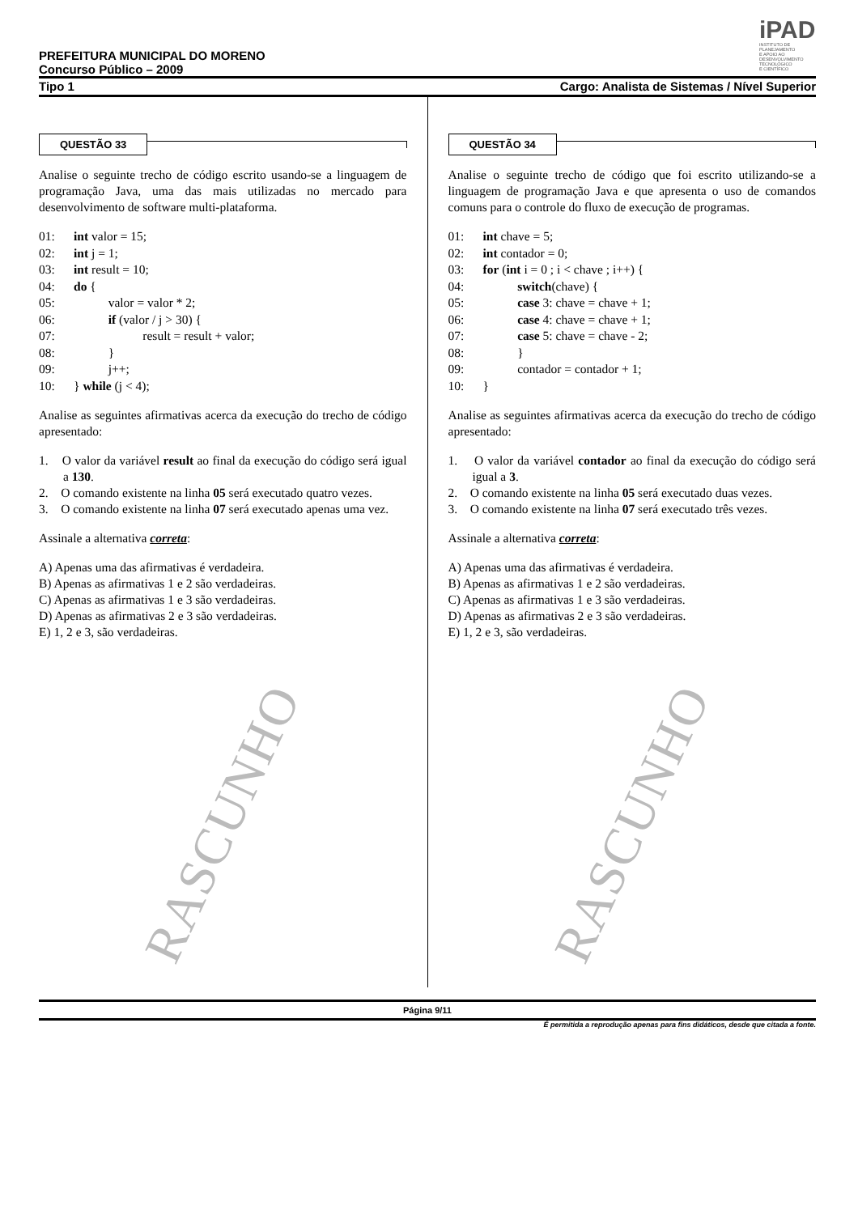iPAD
INSTITUTO DE
PLANEJAMENTO
E APOIO AO
DESENVOLVIMENTO
TECNOLÓGICO
E CIENTÍFICO
PREFEITURA MUNICIPAL DO MORENO
Concurso Público – 2009
Tipo 1 Cargo: Analista de Sistemas / Nível Superior
QUESTÃO 33
Analise o seguinte trecho de código escrito usando-se a linguagem de programação Java, uma das mais utilizadas no mercado para desenvolvimento de software multi-plataforma.
01: int valor = 15;
02: int j = 1;
03: int result = 10;
04: do {
05: valor = valor * 2;
06: if (valor / j > 30) {
07: result = result + valor;
08: }
09: j++;
10: } while (j < 4);
Analise as seguintes afirmativas acerca da execução do trecho de código apresentado:
1. O valor da variável result ao final da execução do código será igual a 130.
2. O comando existente na linha 05 será executado quatro vezes.
3. O comando existente na linha 07 será executado apenas uma vez.
Assinale a alternativa correta:
A) Apenas uma das afirmativas é verdadeira.
B) Apenas as afirmativas 1 e 2 são verdadeiras.
C) Apenas as afirmativas 1 e 3 são verdadeiras.
D) Apenas as afirmativas 2 e 3 são verdadeiras.
E) 1, 2 e 3, são verdadeiras.
RASCUNHO
QUESTÃO 34
Analise o seguinte trecho de código que foi escrito utilizando-se a linguagem de programação Java e que apresenta o uso de comandos comuns para o controle do fluxo de execução de programas.
01: int chave = 5;
02: int contador = 0;
03: for (int i = 0 ; i < chave ; i++) {
04: switch(chave) {
05: case 3: chave = chave + 1;
06: case 4: chave = chave + 1;
07: case 5: chave = chave - 2;
08: }
09: contador = contador + 1;
10: }
Analise as seguintes afirmativas acerca da execução do trecho de código apresentado:
1. O valor da variável contador ao final da execução do código será igual a 3.
2. O comando existente na linha 05 será executado duas vezes.
3. O comando existente na linha 07 será executado três vezes.
Assinale a alternativa correta:
A) Apenas uma das afirmativas é verdadeira.
B) Apenas as afirmativas 1 e 2 são verdadeiras.
C) Apenas as afirmativas 1 e 3 são verdadeiras.
D) Apenas as afirmativas 2 e 3 são verdadeiras.
E) 1, 2 e 3, são verdadeiras.
RASCUNHO
Página 9/11
É permitida a reprodução apenas para fins didáticos, desde que citada a fonte.